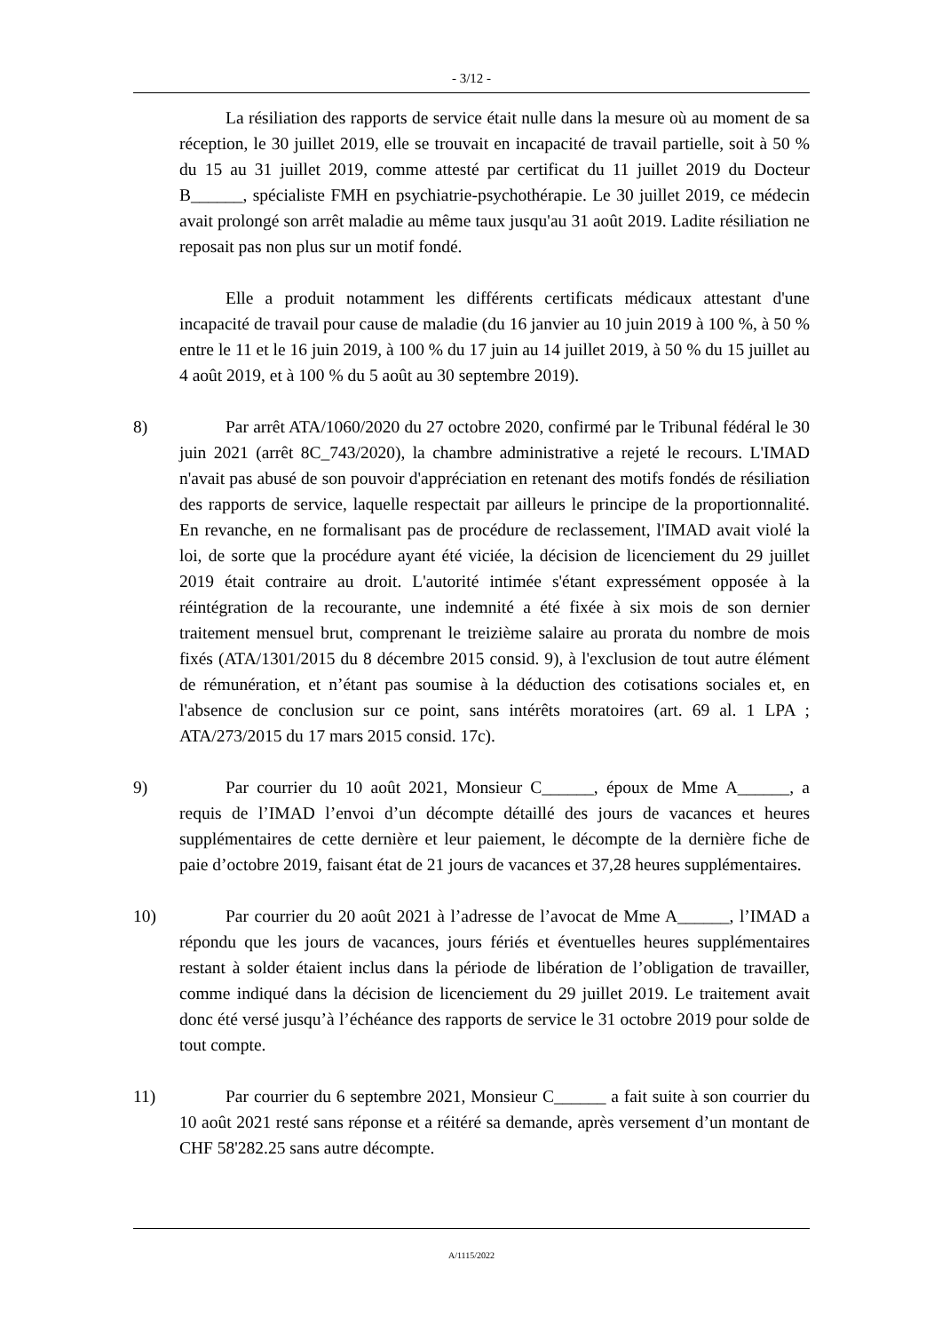- 3/12 -
La résiliation des rapports de service était nulle dans la mesure où au moment de sa réception, le 30 juillet 2019, elle se trouvait en incapacité de travail partielle, soit à 50 % du 15 au 31 juillet 2019, comme attesté par certificat du 11 juillet 2019 du Docteur B______, spécialiste FMH en psychiatrie-psychothérapie. Le 30 juillet 2019, ce médecin avait prolongé son arrêt maladie au même taux jusqu'au 31 août 2019. Ladite résiliation ne reposait pas non plus sur un motif fondé.
Elle a produit notamment les différents certificats médicaux attestant d'une incapacité de travail pour cause de maladie (du 16 janvier au 10 juin 2019 à 100 %, à 50 % entre le 11 et le 16 juin 2019, à 100 % du 17 juin au 14 juillet 2019, à 50 % du 15 juillet au 4 août 2019, et à 100 % du 5 août au 30 septembre 2019).
8) Par arrêt ATA/1060/2020 du 27 octobre 2020, confirmé par le Tribunal fédéral le 30 juin 2021 (arrêt 8C_743/2020), la chambre administrative a rejeté le recours. L'IMAD n'avait pas abusé de son pouvoir d'appréciation en retenant des motifs fondés de résiliation des rapports de service, laquelle respectait par ailleurs le principe de la proportionnalité. En revanche, en ne formalisant pas de procédure de reclassement, l'IMAD avait violé la loi, de sorte que la procédure ayant été viciée, la décision de licenciement du 29 juillet 2019 était contraire au droit. L'autorité intimée s'étant expressément opposée à la réintégration de la recourante, une indemnité a été fixée à six mois de son dernier traitement mensuel brut, comprenant le treizième salaire au prorata du nombre de mois fixés (ATA/1301/2015 du 8 décembre 2015 consid. 9), à l'exclusion de tout autre élément de rémunération, et n’étant pas soumise à la déduction des cotisations sociales et, en l'absence de conclusion sur ce point, sans intérêts moratoires (art. 69 al. 1 LPA ; ATA/273/2015 du 17 mars 2015 consid. 17c).
9) Par courrier du 10 août 2021, Monsieur C______, époux de Mme A______, a requis de l’IMAD l’envoi d’un décompte détaillé des jours de vacances et heures supplémentaires de cette dernière et leur paiement, le décompte de la dernière fiche de paie d’octobre 2019, faisant état de 21 jours de vacances et 37,28 heures supplémentaires.
10) Par courrier du 20 août 2021 à l’adresse de l’avocat de Mme A______, l’IMAD a répondu que les jours de vacances, jours fériés et éventuelles heures supplémentaires restant à solder étaient inclus dans la période de libération de l’obligation de travailler, comme indiqué dans la décision de licenciement du 29 juillet 2019. Le traitement avait donc été versé jusqu’à l’échéance des rapports de service le 31 octobre 2019 pour solde de tout compte.
11) Par courrier du 6 septembre 2021, Monsieur C______ a fait suite à son courrier du 10 août 2021 resté sans réponse et a réitéré sa demande, après versement d’un montant de CHF 58'282.25 sans autre décompte.
A/1115/2022